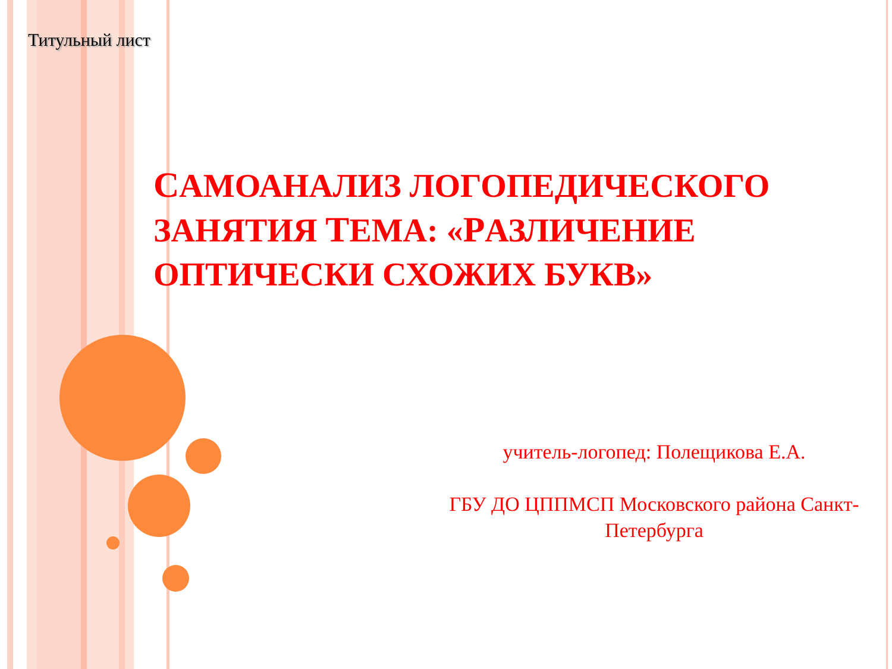Титульный лист
САМОАНАЛИЗ ЛОГОПЕДИЧЕСКОГО ЗАНЯТИЯ ТЕМА: «РАЗЛИЧЕНИЕ ОПТИЧЕСКИ СХОЖИХ БУКВ»
учитель-логопед: Полещикова Е.А.
ГБУ ДО ЦППМСП Московского района Санкт-Петербурга